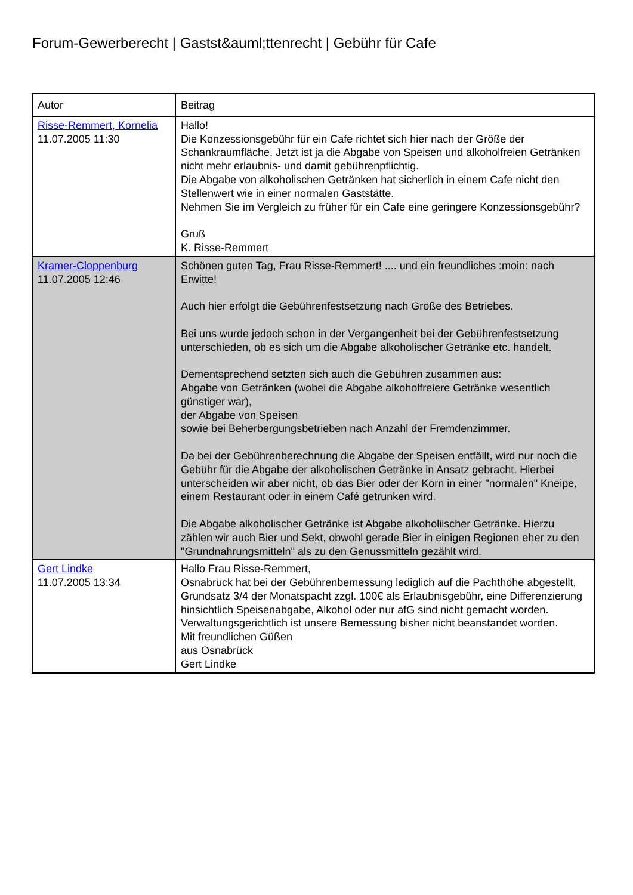Forum-Gewerberecht | Gastst&auml;ttenrecht | Gebühr für Cafe
| Autor | Beitrag |
| --- | --- |
| Risse-Remmert, Kornelia 11.07.2005 11:30 | Hallo! Die Konzessionsgebühr für ein Cafe richtet sich hier nach der Größe der Schankraumfläche. Jetzt ist ja die Abgabe von Speisen und alkoholfreien Getränken nicht mehr erlaubnis- und damit gebührenpflichtig. Die Abgabe von alkoholischen Getränken hat sicherlich in einem Cafe nicht den Stellenwert wie in einer normalen Gaststätte. Nehmen Sie im Vergleich zu früher für ein Cafe eine geringere Konzessionsgebühr? Gruß K. Risse-Remmert |
| Kramer-Cloppenburg 11.07.2005 12:46 | Schönen guten Tag, Frau Risse-Remmert! .... und ein freundliches :moin: nach Erwitte! Auch hier erfolgt die Gebührenfestsetzung nach Größe des Betriebes. Bei uns wurde jedoch schon in der Vergangenheit bei der Gebührenfestsetzung unterschieden, ob es sich um die Abgabe alkoholischer Getränke etc. handelt. Dementsprechend setzten sich auch die Gebühren zusammen aus: Abgabe von Getränken (wobei die Abgabe alkoholfreiere Getränke wesentlich günstiger war), der Abgabe von Speisen sowie bei Beherbergungsbetrieben nach Anzahl der Fremdenzimmer. Da bei der Gebührenberechnung die Abgabe der Speisen entfällt, wird nur noch die Gebühr für die Abgabe der alkoholischen Getränke in Ansatz gebracht. Hierbei unterscheiden wir aber nicht, ob das Bier oder der Korn in einer "normalen" Kneipe, einem Restaurant oder in einem Café getrunken wird. Die Abgabe alkoholischer Getränke ist Abgabe alkoholiischer Getränke. Hierzu zählen wir auch Bier und Sekt, obwohl gerade Bier in einigen Regionen eher zu den "Grundnahrungsmitteln" als zu den Genussmitteln gezählt wird. |
| Gert Lindke 11.07.2005 13:34 | Hallo Frau Risse-Remmert, Osnabrück hat bei der Gebührenbemessung lediglich auf die Pachthöhe abgestellt, Grundsatz 3/4 der Monatspacht zzgl. 100€ als Erlaubnisgebühr, eine Differenzierung hinsichtlich Speisenabgabe, Alkohol oder nur afG sind nicht gemacht worden. Verwaltungsgerichtlich ist unsere Bemessung bisher nicht beanstandet worden. Mit freundlichen Güßen aus Osnabrück Gert Lindke |